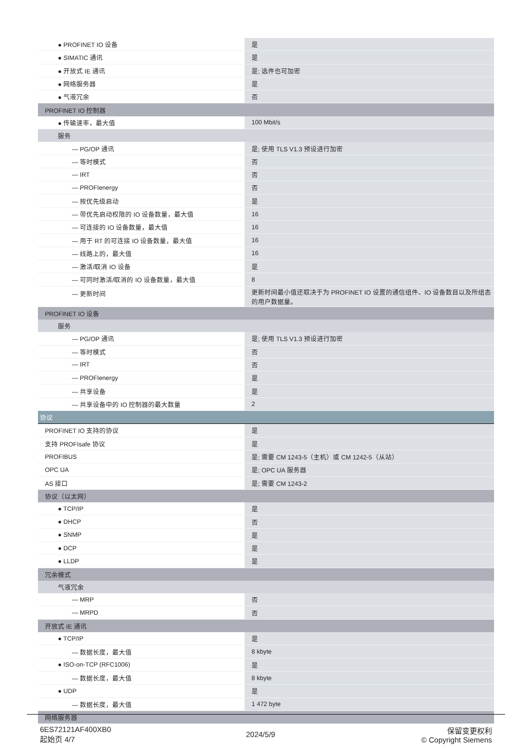| ● PROFINET IO 设备 | 是 |
| ● SIMATIC 通讯 | 是 |
| ● 开放式 IE 通讯 | 是; 选件也可加密 |
| ● 网络服务器 | 是 |
| ● 气液冗余 | 否 |
| PROFINET IO 控制器 | |
| ● 传输速率，最大值 | 100 Mbit/s |
| 服务 | |
| — PG/OP 通讯 | 是; 使用 TLS V1.3 预设进行加密 |
| — 等时模式 | 否 |
| — IRT | 否 |
| — PROFIenergy | 否 |
| — 按优先级启动 | 是 |
| — 带优先启动权限的 IO 设备数量，最大值 | 16 |
| — 可连接的 IO 设备数量，最大值 | 16 |
| — 用于 RT 的可连接 IO 设备数量，最大值 | 16 |
| — 线路上的，最大值 | 16 |
| — 激活/取消 IO 设备 | 是 |
| — 可同时激活/取消的 IO 设备数量，最大值 | 8 |
| — 更新时间 | 更新时间最小值还取决于为 PROFINET IO 设置的通信组件、IO 设备数目以及所组态的用户数据量。 |
| PROFINET IO 设备 | |
| 服务 | |
| — PG/OP 通讯 | 是; 使用 TLS V1.3 预设进行加密 |
| — 等时模式 | 否 |
| — IRT | 否 |
| — PROFIenergy | 是 |
| — 共享设备 | 是 |
| — 共享设备中的 IO 控制器的最大数量 | 2 |
| 协议 | |
| PROFINET IO 支持的协议 | 是 |
| 支持 PROFIsafe 协议 | 是 |
| PROFIBUS | 是; 需要 CM 1243-5（主机）或 CM 1242-5（从站） |
| OPC UA | 是; OPC UA 服务器 |
| AS 接口 | 是; 需要 CM 1243-2 |
| 协议（以太网） | |
| ● TCP/IP | 是 |
| ● DHCP | 否 |
| ● SNMP | 是 |
| ● DCP | 是 |
| ● LLDP | 是 |
| 冗余模式 | |
| 气液冗余 | |
| — MRP | 否 |
| — MRPD | 否 |
| 开放式 IE 通讯 | |
| ● TCP/IP | 是 |
| — 数据长度，最大值 | 8 kbyte |
| ● ISO-on-TCP (RFC1006) | 是 |
| — 数据长度，最大值 | 8 kbyte |
| ● UDP | 是 |
| — 数据长度，最大值 | 1 472 byte |
| 网络服务器 | |
6ES72121AF400XB0
起始页 4/7
2024/5/9
保留变更权利
© Copyright Siemens